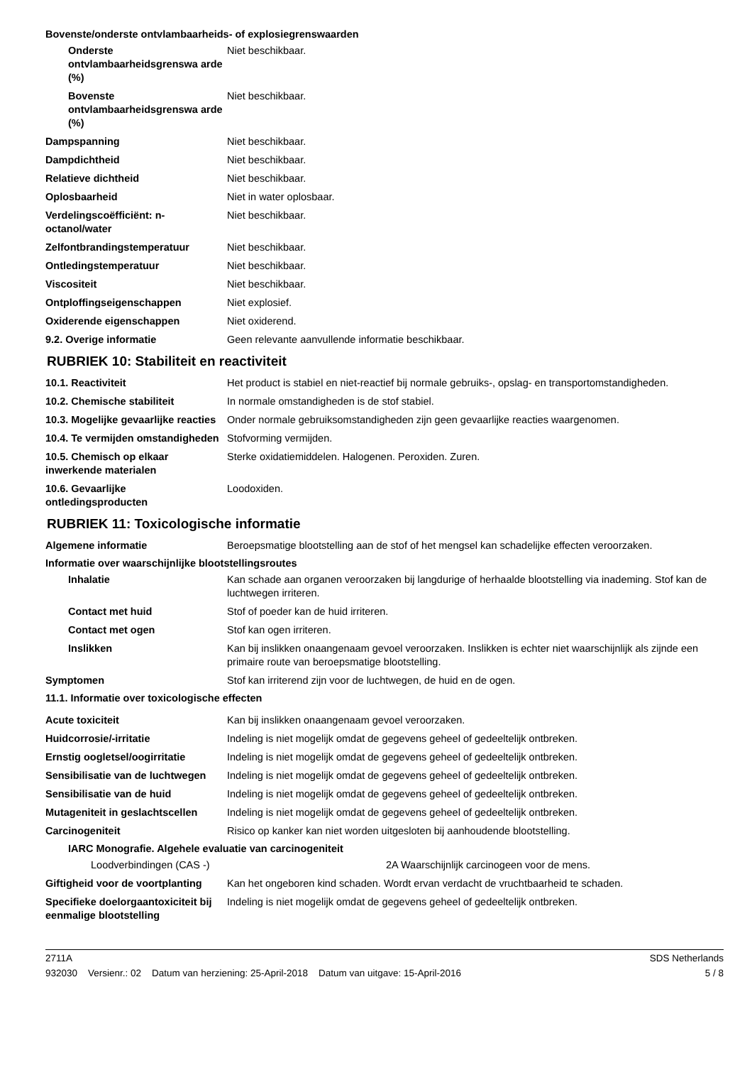Bovenste/onderste ontvlambaarheids- of explosiegrenswaarden
Onderste ontvlambaarheidsgrenswa arde (%)
Niet beschikbaar.
Bovenste ontvlambaarheidsgrenswa arde (%)
Niet beschikbaar.
Dampspanning Niet beschikbaar.
Dampdichtheid Niet beschikbaar.
Relatieve dichtheid Niet beschikbaar.
Oplosbaarheid Niet in water oplosbaar.
Verdelingscoëfficiënt: n-octanol/water
Niet beschikbaar.
Zelfontbrandingstemperatuur Niet beschikbaar.
Ontledingstemperatuur Niet beschikbaar.
Viscositeit Niet beschikbaar.
Ontploffingseigenschappen Niet explosief.
Oxiderende eigenschappen Niet oxiderend.
9.2. Overige informatie Geen relevante aanvullende informatie beschikbaar.
RUBRIEK 10: Stabiliteit en reactiviteit
10.1. Reactiviteit Het product is stabiel en niet-reactief bij normale gebruiks-, opslag- en transportomstandigheden.
10.2. Chemische stabiliteit In normale omstandigheden is de stof stabiel.
10.3. Mogelijke gevaarlijke reacties
Onder normale gebruiksomstandigheden zijn geen gevaarlijke reacties waargenomen.
10.4. Te vermijden omstandigheden
Stofvorming vermijden.
10.5. Chemisch op elkaar inwerkende materialen
Sterke oxidatiemiddelen. Halogenen. Peroxiden. Zuren.
10.6. Gevaarlijke ontledingsproducten
Loodoxiden.
RUBRIEK 11: Toxicologische informatie
Algemene informatie Beroepsmatige blootstelling aan de stof of het mengsel kan schadelijke effecten veroorzaken.
Informatie over waarschijnlijke blootstellingsroutes
Inhalatie Kan schade aan organen veroorzaken bij langdurige of herhaalde blootstelling via inademing. Stof kan de luchtwegen irriteren.
Contact met huid Stof of poeder kan de huid irriteren.
Contact met ogen Stof kan ogen irriteren.
Inslikken Kan bij inslikken onaangenaam gevoel veroorzaken. Inslikken is echter niet waarschijnlijk als zijnde een primaire route van beroepsmatige blootstelling.
Symptomen Stof kan irriterend zijn voor de luchtwegen, de huid en de ogen.
11.1. Informatie over toxicologische effecten
Acute toxiciteit Kan bij inslikken onaangenaam gevoel veroorzaken.
Huidcorrosie/-irritatie Indeling is niet mogelijk omdat de gegevens geheel of gedeeltelijk ontbreken.
Ernstig oogletsel/oogirritatie
Indeling is niet mogelijk omdat de gegevens geheel of gedeeltelijk ontbreken.
Sensibilisatie van de luchtwegen
Indeling is niet mogelijk omdat de gegevens geheel of gedeeltelijk ontbreken.
Sensibilisatie van de huid Indeling is niet mogelijk omdat de gegevens geheel of gedeeltelijk ontbreken.
Mutageniteit in geslachtscellen
Indeling is niet mogelijk omdat de gegevens geheel of gedeeltelijk ontbreken.
Carcinogeniteit Risico op kanker kan niet worden uitgesloten bij aanhoudende blootstelling.
IARC Monografie. Algehele evaluatie van carcinogeniteit
Loodverbindingen (CAS -) 2A Waarschijnlijk carcinogeen voor de mens.
Giftigheid voor de voortplanting
Kan het ongeboren kind schaden. Wordt ervan verdacht de vruchtbaarheid te schaden.
Specifieke doelorgaantoxiciteit bij eenmalige blootstelling
Indeling is niet mogelijk omdat de gegevens geheel of gedeeltelijk ontbreken.
2711A SDS Netherlands
932030 Versienr.: 02 Datum van herziening: 25-April-2018 Datum van uitgave: 15-April-2016 5 / 8